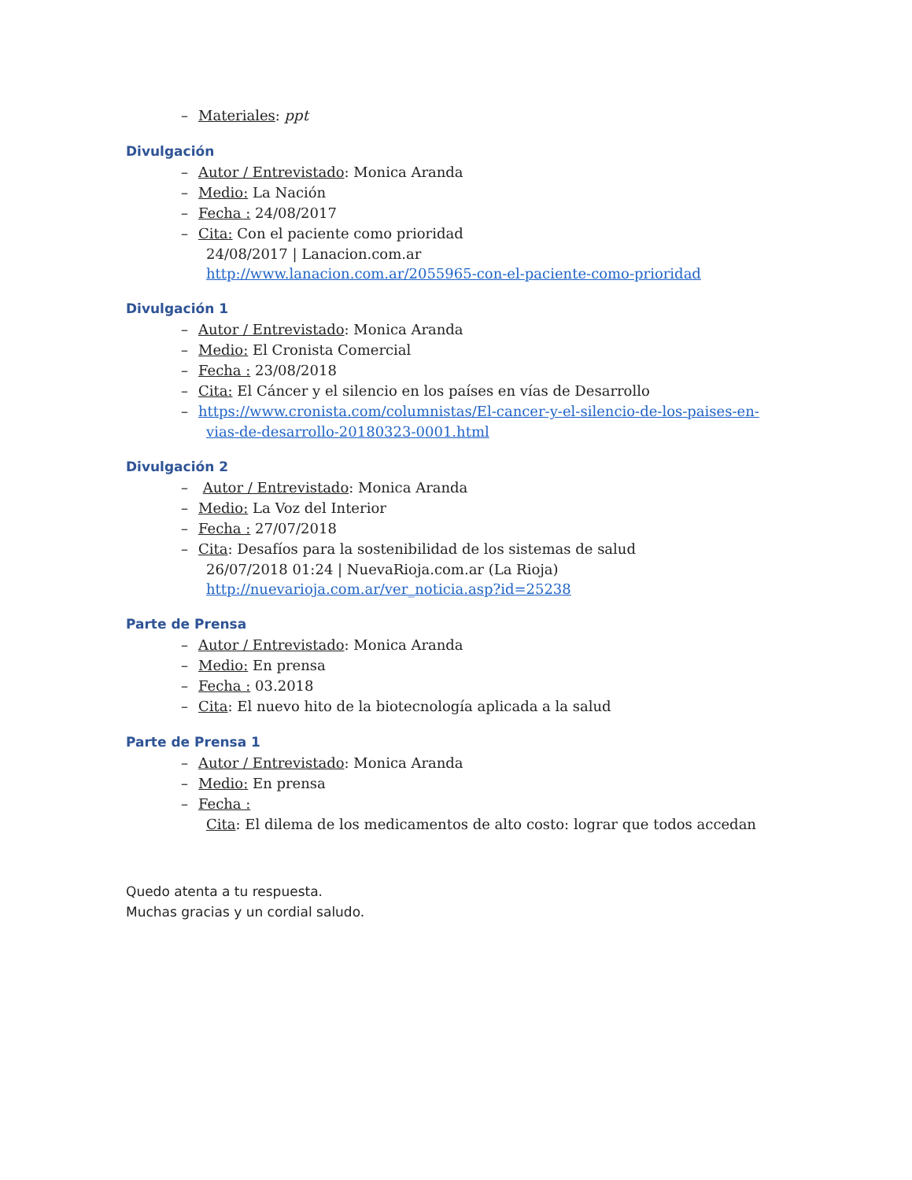– Materiales: ppt
Divulgación
– Autor / Entrevistado: Monica Aranda
– Medio: La Nación
– Fecha : 24/08/2017
– Cita: Con el paciente como prioridad
24/08/2017 | Lanacion.com.ar
http://www.lanacion.com.ar/2055965-con-el-paciente-como-prioridad
Divulgación 1
– Autor / Entrevistado: Monica Aranda
– Medio: El Cronista Comercial
– Fecha : 23/08/2018
– Cita: El Cáncer y el silencio en los países en vías de Desarrollo
– https://www.cronista.com/columnistas/El-cancer-y-el-silencio-de-los-paises-en-
vias-de-desarrollo-20180323-0001.html
Divulgación 2
– Autor / Entrevistado: Monica Aranda
– Medio: La Voz del Interior
– Fecha : 27/07/2018
– Cita: Desafíos para la sostenibilidad de los sistemas de salud
26/07/2018 01:24 | NuevaRioja.com.ar (La Rioja)
http://nuevarioja.com.ar/ver_noticia.asp?id=25238
Parte de Prensa
– Autor / Entrevistado: Monica Aranda
– Medio: En prensa
– Fecha : 03.2018
– Cita: El nuevo hito de la biotecnología aplicada a la salud
Parte de Prensa 1
– Autor / Entrevistado: Monica Aranda
– Medio: En prensa
– Fecha :
Cita: El dilema de los medicamentos de alto costo: lograr que todos accedan
Quedo atenta a tu respuesta.
Muchas gracias y un cordial saludo.